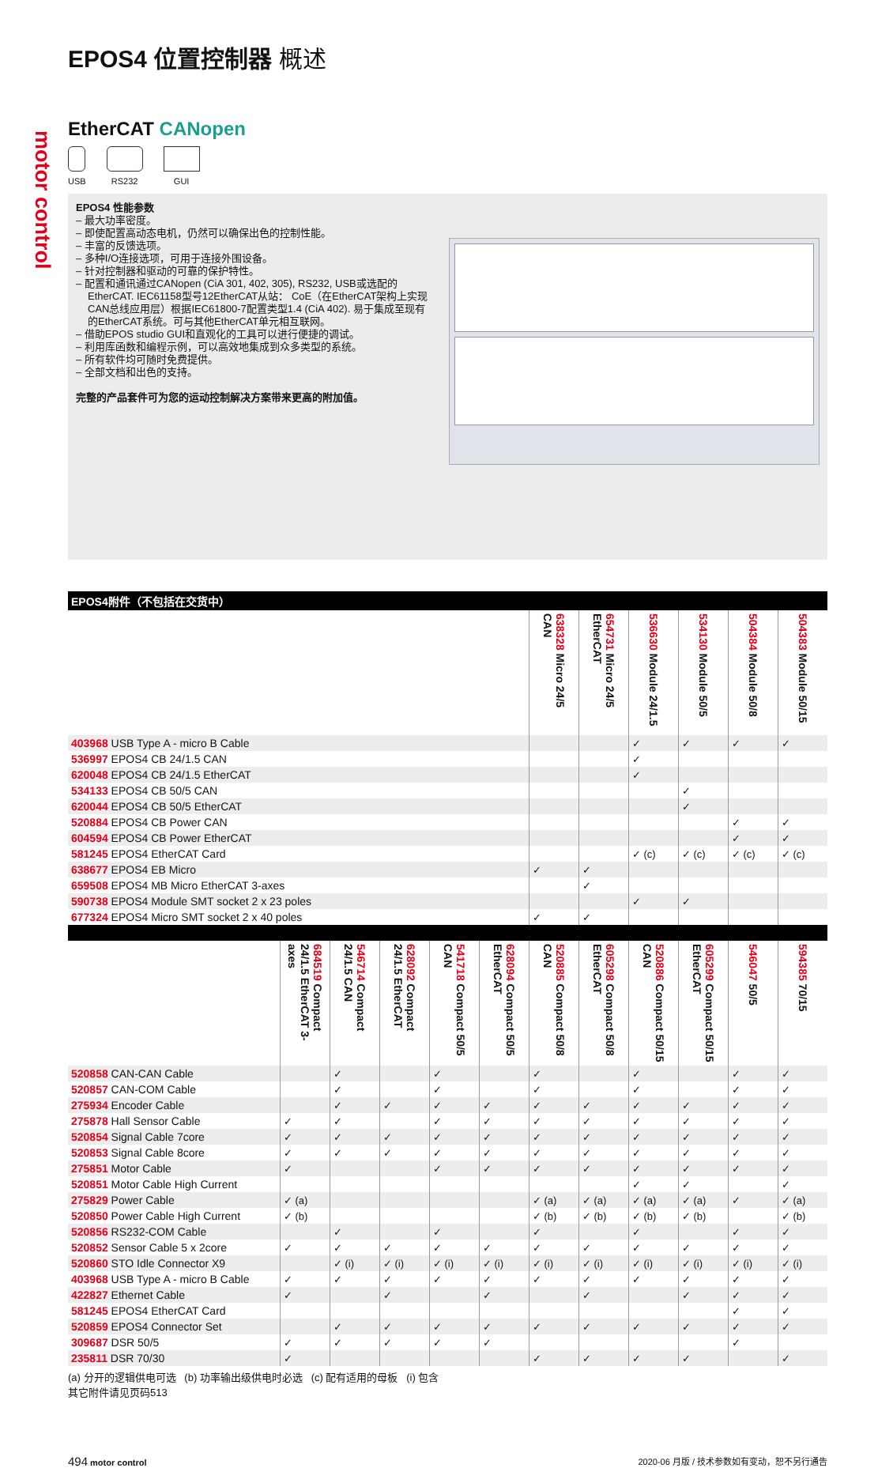motor control
EPOS4 位置控制器 概述
EtherCAT CANopen
USB RS232 GUI
EPOS4 性能参数
– 最大功率密度。
– 即使配置高动态电机，仍然可以确保出色的控制性能。
– 丰富的反馈选项。
– 多种I/O连接选项，可用于连接外围设备。
– 针对控制器和驱动的可靠的保护特性。
– 配置和通讯通过CANopen (CiA 301, 402, 305), RS232, USB或选配的EtherCAT. IEC61158型号12EtherCAT从站： CoE（在EtherCAT架构上实现CAN总线应用层）根据IEC61800-7配置类型1.4 (CiA 402). 易于集成至现有的EtherCAT系统。可与其他EtherCAT单元相互联网。
– 借助EPOS studio GUI和直观化的工具可以进行便捷的调试。
– 利用库函数和编程示例，可以高效地集成到众多类型的系统。
– 所有软件均可随时免费提供。
– 全部文档和出色的支持。
完整的产品套件可为您的运动控制解决方案带来更高的附加值。
| EPOS4附件（不包括在交货中） | | | | | | |
| --- | --- | --- | --- | --- | --- | --- |
| | 638328 Micro 24/5 CAN | 654731 Micro 24/5 EtherCAT | 536630 Module 24/1.5 | 534130 Module 50/5 | 504384 Module 50/8 | 504383 Module 50/15 |
| 403968 USB Type A - micro B Cable | | | ✓ | ✓ | ✓ | ✓ |
| 536997 EPOS4 CB 24/1.5 CAN | | | ✓ | | | |
| 620048 EPOS4 CB 24/1.5 EtherCAT | | | ✓ | | | |
| 534133 EPOS4 CB 50/5 CAN | | | | ✓ | | |
| 620044 EPOS4 CB 50/5 EtherCAT | | | | ✓ | | |
| 520884 EPOS4 CB Power CAN | | | | | ✓ | ✓ |
| 604594 EPOS4 CB Power EtherCAT | | | | | ✓ | ✓ |
| 581245 EPOS4 EtherCAT Card | | | ✓ (c) | ✓ (c) | ✓ (c) | ✓ (c) |
| 638677 EPOS4 EB Micro | ✓ | ✓ | | | | |
| 659508 EPOS4 MB Micro EtherCAT 3-axes | | ✓ | | | | |
| 590738 EPOS4 Module SMT socket 2 x 23 poles | | | ✓ | ✓ | | |
| 677324 EPOS4 Micro SMT socket 2 x 40 poles | ✓ | ✓ | | | | |
| | 684519 Compact 24/1.5 EtherCAT 3-axes | 546714 Compact 24/1.5 CAN | 628092 Compact 24/1.5 EtherCAT | 541718 Compact 50/5 CAN | 628094 Compact 50/5 EtherCAT | 520885 Compact 50/8 CAN | 605298 Compact 50/8 EtherCAT | 520886 Compact 50/15 CAN | 605299 Compact 50/15 EtherCAT | 546047 50/5 | 594385 70/15 |
| 520858 CAN-CAN Cable | | ✓ | | ✓ | | ✓ | | ✓ | | ✓ | ✓ |
| 520857 CAN-COM Cable | | ✓ | | ✓ | | ✓ | | ✓ | | ✓ | ✓ |
| 275934 Encoder Cable | | ✓ | ✓ | ✓ | ✓ | ✓ | ✓ | ✓ | ✓ | ✓ | ✓ |
| 275878 Hall Sensor Cable | ✓ | ✓ | | ✓ | ✓ | ✓ | ✓ | ✓ | ✓ | ✓ | ✓ |
| 520854 Signal Cable 7core | ✓ | ✓ | ✓ | ✓ | ✓ | ✓ | ✓ | ✓ | ✓ | ✓ | ✓ |
| 520853 Signal Cable 8core | ✓ | ✓ | ✓ | ✓ | ✓ | ✓ | ✓ | ✓ | ✓ | ✓ | ✓ |
| 275851 Motor Cable | ✓ | | | ✓ | ✓ | ✓ | ✓ | ✓ | ✓ | ✓ | ✓ |
| 520851 Motor Cable High Current | | | | | | | | ✓ | ✓ | | ✓ |
| 275829 Power Cable | ✓ (a) | | | | | ✓ (a) | ✓ (a) | ✓ (a) | ✓ (a) | ✓ | ✓ (a) |
| 520850 Power Cable High Current | ✓ (b) | | | | | ✓ (b) | ✓ (b) | ✓ (b) | ✓ (b) | | ✓ (b) |
| 520856 RS232-COM Cable | | ✓ | | ✓ | | ✓ | | ✓ | | ✓ | ✓ |
| 520852 Sensor Cable 5 x 2core | ✓ | ✓ | ✓ | ✓ | ✓ | ✓ | ✓ | ✓ | ✓ | ✓ | ✓ |
| 520860 STO Idle Connector X9 | | ✓ (i) | ✓ (i) | ✓ (i) | ✓ (i) | ✓ (i) | ✓ (i) | ✓ (i) | ✓ (i) | ✓ (i) | ✓ (i) |
| 403968 USB Type A - micro B Cable | ✓ | ✓ | ✓ | ✓ | ✓ | ✓ | ✓ | ✓ | ✓ | ✓ | ✓ |
| 422827 Ethernet Cable | ✓ | | ✓ | | ✓ | | ✓ | | ✓ | ✓ | ✓ |
| 581245 EPOS4 EtherCAT Card | | | | | | | | | | ✓ | ✓ |
| 520859 EPOS4 Connector Set | | ✓ | ✓ | ✓ | ✓ | ✓ | ✓ | ✓ | ✓ | ✓ | ✓ |
| 309687 DSR 50/5 | ✓ | ✓ | ✓ | ✓ | ✓ | | | | | ✓ | |
| 235811 DSR 70/30 | ✓ | | | | | ✓ | ✓ | ✓ | ✓ | | ✓ |
(a) 分开的逻辑供电可选 (b) 功率输出级供电时必选 (c) 配有适用的母板 (i) 包含
其它附件请见页码513
494 motor control 2020-06 月版 / 技术参数如有变动，恕不另行通告